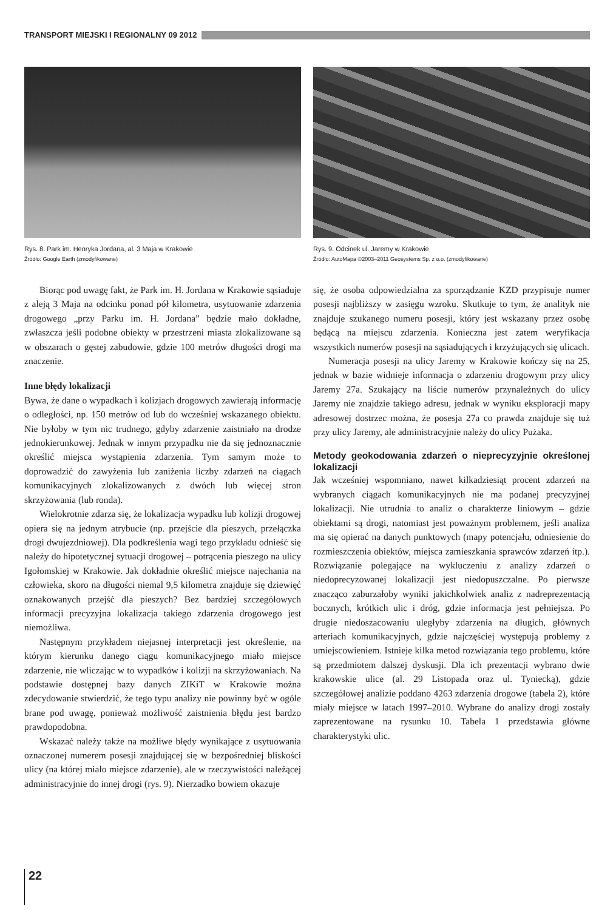TRANSPORT MIEJSKI I REGIONALNY 09 2012
Rys. 8. Park im. Henryka Jordana, al. 3 Maja w Krakowie
Źródło: Google Earth (zmodyfikowane)
Rys. 9. Odcinek ul. Jaremy w Krakowie
Źródło: AutoMapa ©2003–2011 Geosystems Sp. z o.o. (zmodyfikowane)
Biorąc pod uwagę fakt, że Park im. H. Jordana w Krakowie sąsiaduje z aleją 3 Maja na odcinku ponad pół kilometra, usytuowanie zdarzenia drogowego „przy Parku im. H. Jordana” będzie mało dokładne, zwłaszcza jeśli podobne obiekty w przestrzeni miasta zlokalizowane są w obszarach o gęstej zabudowie, gdzie 100 metrów długości drogi ma znaczenie.
Inne błędy lokalizacji
Bywa, że dane o wypadkach i kolizjach drogowych zawierają informację o odległości, np. 150 metrów od lub do wcześniej wskazanego obiektu. Nie byłoby w tym nic trudnego, gdyby zdarzenie zaistniało na drodze jednokierunkowej. Jednak w innym przypadku nie da się jednoznacznie określić miejsca wystąpienia zdarzenia. Tym samym może to doprowadzić do zawyżenia lub zaniżenia liczby zdarzeń na ciągach komunikacyjnych zlokalizowanych z dwóch lub więcej stron skrzyżowania (lub ronda).
Wielokrotnie zdarza się, że lokalizacja wypadku lub kolizji drogowej opiera się na jednym atrybucie (np. przejście dla pieszych, przełączka drogi dwujezdniowej). Dla podkreślenia wagi tego przykładu odnieść się należy do hipotetycznej sytuacji drogowej – potrącenia pieszego na ulicy Igołomskiej w Krakowie. Jak dokładnie określić miejsce najechania na człowieka, skoro na długości niemal 9,5 kilometra znajduje się dziewięć oznakowanych przejść dla pieszych? Bez bardziej szczegółowych informacji precyzyjna lokalizacja takiego zdarzenia drogowego jest niemożliwa.
Następnym przykładem niejasnej interpretacji jest określenie, na którym kierunku danego ciągu komunikacyjnego miało miejsce zdarzenie, nie wliczając w to wypadków i kolizji na skrzyżowaniach. Na podstawie dostępnej bazy danych ZIKiT w Krakowie można zdecydowanie stwierdzić, że tego typu analizy nie powinny być w ogóle brane pod uwagę, ponieważ możliwość zaistnienia błędu jest bardzo prawdopodobna.
Wskazać należy także na możliwe błędy wynikające z usytuowania oznaczonej numerem posesji znajdującej się w bezpośredniej bliskości ulicy (na której miało miejsce zdarzenie), ale w rzeczywistości należącej administracyjnie do innej drogi (rys. 9). Nierzadko bowiem okazuje
się, że osoba odpowiedzialna za sporządzanie KZD przypisuje numer posesji najbliższy w zasięgu wzroku. Skutkuje to tym, że analityk nie znajduje szukanego numeru posesji, który jest wskazany przez osobę będącą na miejscu zdarzenia. Konieczna jest zatem weryfikacja wszystkich numerów posesji na sąsiadujących i krzyżujących się ulicach.
Numeracja posesji na ulicy Jaremy w Krakowie kończy się na 25, jednak w bazie widnieje informacja o zdarzeniu drogowym przy ulicy Jaremy 27a. Szukający na liście numerów przynależnych do ulicy Jaremy nie znajdzie takiego adresu, jednak w wyniku eksploracji mapy adresowej dostrzec można, że posesja 27a co prawda znajduje się tuż przy ulicy Jaremy, ale administracyjnie należy do ulicy Pużaka.
Metody geokodowania zdarzeń o nieprecyzyjnie określonej lokalizacji
Jak wcześniej wspomniano, nawet kilkadziesiąt procent zdarzeń na wybranych ciągach komunikacyjnych nie ma podanej precyzyjnej lokalizacji. Nie utrudnia to analiz o charakterze liniowym – gdzie obiektami są drogi, natomiast jest poważnym problemem, jeśli analiza ma się opierać na danych punktowych (mapy potencjału, odniesienie do rozmieszczenia obiektów, miejsca zamieszkania sprawców zdarzeń itp.). Rozwiązanie polegające na wykluczeniu z analizy zdarzeń o niedoprecyzowanej lokalizacji jest niedopuszczalne. Po pierwsze znacząco zaburzałoby wyniki jakichkolwiek analiz z nadreprezentacją bocznych, krótkich ulic i dróg, gdzie informacja jest pełniejsza. Po drugie niedoszacowaniu uległyby zdarzenia na długich, głównych arteriach komunikacyjnych, gdzie najczęściej występują problemy z umiejscowieniem. Istnieje kilka metod rozwiązania tego problemu, które są przedmiotem dalszej dyskusji. Dla ich prezentacji wybrano dwie krakowskie ulice (al. 29 Listopada oraz ul. Tyniecką), gdzie szczegółowej analizie poddano 4263 zdarzenia drogowe (tabela 2), które miały miejsce w latach 1997–2010. Wybrane do analizy drogi zostały zaprezentowane na rysunku 10. Tabela 1 przedstawia główne charakterystyki ulic.
22